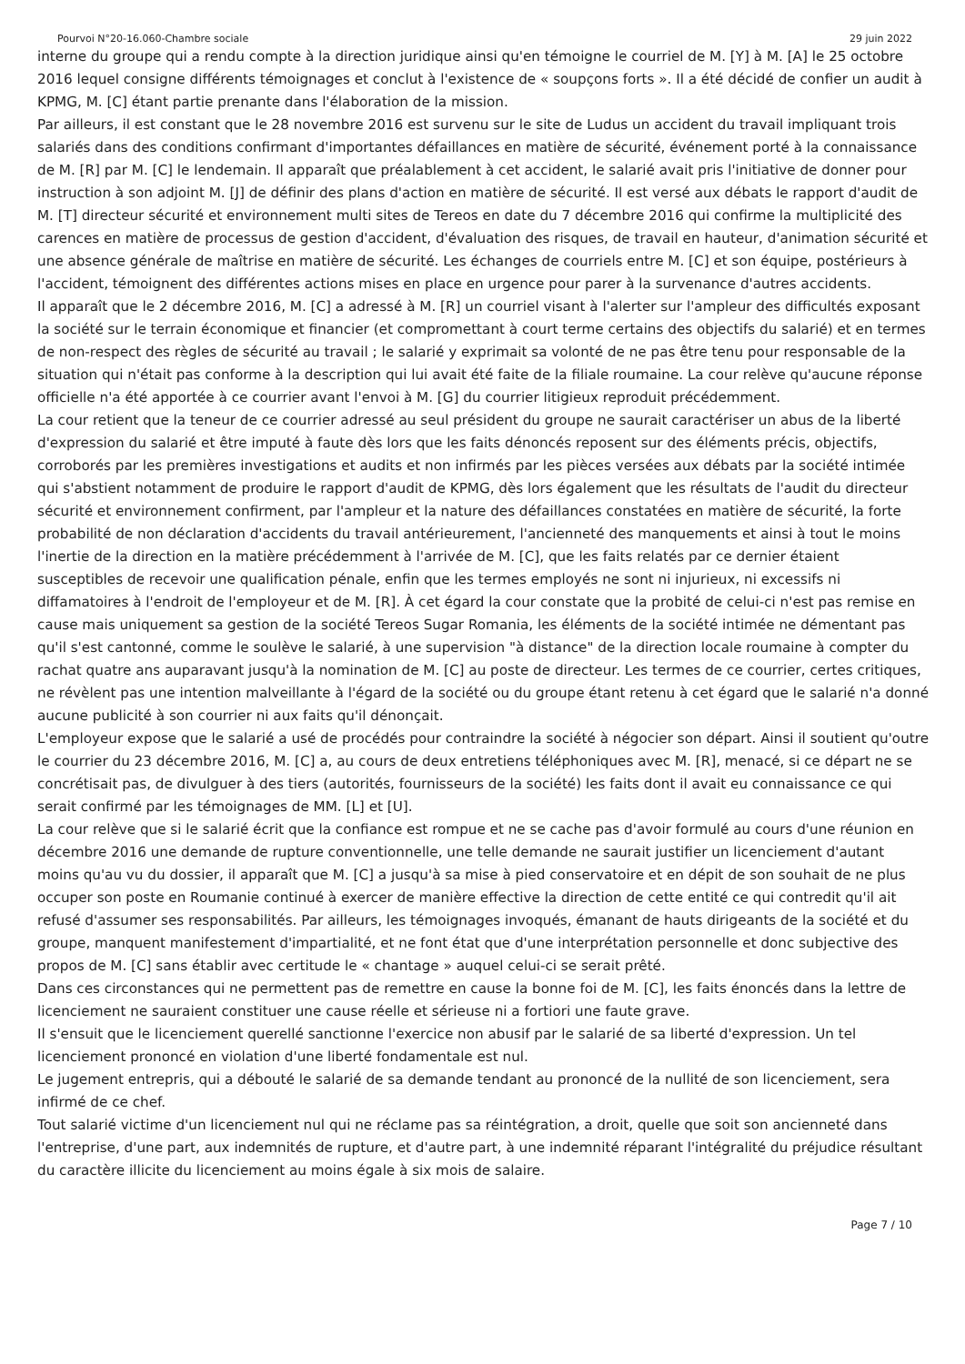Pourvoi N°20-16.060-Chambre sociale 29 juin 2022
interne du groupe qui a rendu compte à la direction juridique ainsi qu'en témoigne le courriel de M. [Y] à M. [A] le 25 octobre 2016 lequel consigne différents témoignages et conclut à l'existence de « soupçons forts ». Il a été décidé de confier un audit à KPMG, M. [C] étant partie prenante dans l'élaboration de la mission.
Par ailleurs, il est constant que le 28 novembre 2016 est survenu sur le site de Ludus un accident du travail impliquant trois salariés dans des conditions confirmant d'importantes défaillances en matière de sécurité, événement porté à la connaissance de M. [R] par M. [C] le lendemain. Il apparaît que préalablement à cet accident, le salarié avait pris l'initiative de donner pour instruction à son adjoint M. [J] de définir des plans d'action en matière de sécurité. Il est versé aux débats le rapport d'audit de M. [T] directeur sécurité et environnement multi sites de Tereos en date du 7 décembre 2016 qui confirme la multiplicité des carences en matière de processus de gestion d'accident, d'évaluation des risques, de travail en hauteur, d'animation sécurité et une absence générale de maîtrise en matière de sécurité. Les échanges de courriels entre M. [C] et son équipe, postérieurs à l'accident, témoignent des différentes actions mises en place en urgence pour parer à la survenance d'autres accidents.
Il apparaît que le 2 décembre 2016, M. [C] a adressé à M. [R] un courriel visant à l'alerter sur l'ampleur des difficultés exposant la société sur le terrain économique et financier (et compromettant à court terme certains des objectifs du salarié) et en termes de non-respect des règles de sécurité au travail ; le salarié y exprimait sa volonté de ne pas être tenu pour responsable de la situation qui n'était pas conforme à la description qui lui avait été faite de la filiale roumaine. La cour relève qu'aucune réponse officielle n'a été apportée à ce courrier avant l'envoi à M. [G] du courrier litigieux reproduit précédemment.
La cour retient que la teneur de ce courrier adressé au seul président du groupe ne saurait caractériser un abus de la liberté d'expression du salarié et être imputé à faute dès lors que les faits dénoncés reposent sur des éléments précis, objectifs, corroborés par les premières investigations et audits et non infirmés par les pièces versées aux débats par la société intimée qui s'abstient notamment de produire le rapport d'audit de KPMG, dès lors également que les résultats de l'audit du directeur sécurité et environnement confirment, par l'ampleur et la nature des défaillances constatées en matière de sécurité, la forte probabilité de non déclaration d'accidents du travail antérieurement, l'ancienneté des manquements et ainsi à tout le moins l'inertie de la direction en la matière précédemment à l'arrivée de M. [C], que les faits relatés par ce dernier étaient susceptibles de recevoir une qualification pénale, enfin que les termes employés ne sont ni injurieux, ni excessifs ni diffamatoires à l'endroit de l'employeur et de M. [R]. À cet égard la cour constate que la probité de celui-ci n'est pas remise en cause mais uniquement sa gestion de la société Tereos Sugar Romania, les éléments de la société intimée ne démentant pas qu'il s'est cantonné, comme le soulève le salarié, à une supervision "à distance" de la direction locale roumaine à compter du rachat quatre ans auparavant jusqu'à la nomination de M. [C] au poste de directeur. Les termes de ce courrier, certes critiques, ne révèlent pas une intention malveillante à l'égard de la société ou du groupe étant retenu à cet égard que le salarié n'a donné aucune publicité à son courrier ni aux faits qu'il dénonçait.
L'employeur expose que le salarié a usé de procédés pour contraindre la société à négocier son départ. Ainsi il soutient qu'outre le courrier du 23 décembre 2016, M. [C] a, au cours de deux entretiens téléphoniques avec M. [R], menacé, si ce départ ne se concrétisait pas, de divulguer à des tiers (autorités, fournisseurs de la société) les faits dont il avait eu connaissance ce qui serait confirmé par les témoignages de MM. [L] et [U].
La cour relève que si le salarié écrit que la confiance est rompue et ne se cache pas d'avoir formulé au cours d'une réunion en décembre 2016 une demande de rupture conventionnelle, une telle demande ne saurait justifier un licenciement d'autant moins qu'au vu du dossier, il apparaît que M. [C] a jusqu'à sa mise à pied conservatoire et en dépit de son souhait de ne plus occuper son poste en Roumanie continué à exercer de manière effective la direction de cette entité ce qui contredit qu'il ait refusé d'assumer ses responsabilités. Par ailleurs, les témoignages invoqués, émanant de hauts dirigeants de la société et du groupe, manquent manifestement d'impartialité, et ne font état que d'une interprétation personnelle et donc subjective des propos de M. [C] sans établir avec certitude le « chantage » auquel celui-ci se serait prêté.
Dans ces circonstances qui ne permettent pas de remettre en cause la bonne foi de M. [C], les faits énoncés dans la lettre de licenciement ne sauraient constituer une cause réelle et sérieuse ni a fortiori une faute grave.
Il s'ensuit que le licenciement querellé sanctionne l'exercice non abusif par le salarié de sa liberté d'expression. Un tel licenciement prononcé en violation d'une liberté fondamentale est nul.
Le jugement entrepris, qui a débouté le salarié de sa demande tendant au prononcé de la nullité de son licenciement, sera infirmé de ce chef.
Tout salarié victime d'un licenciement nul qui ne réclame pas sa réintégration, a droit, quelle que soit son ancienneté dans l'entreprise, d'une part, aux indemnités de rupture, et d'autre part, à une indemnité réparant l'intégralité du préjudice résultant du caractère illicite du licenciement au moins égale à six mois de salaire.
Page 7 / 10